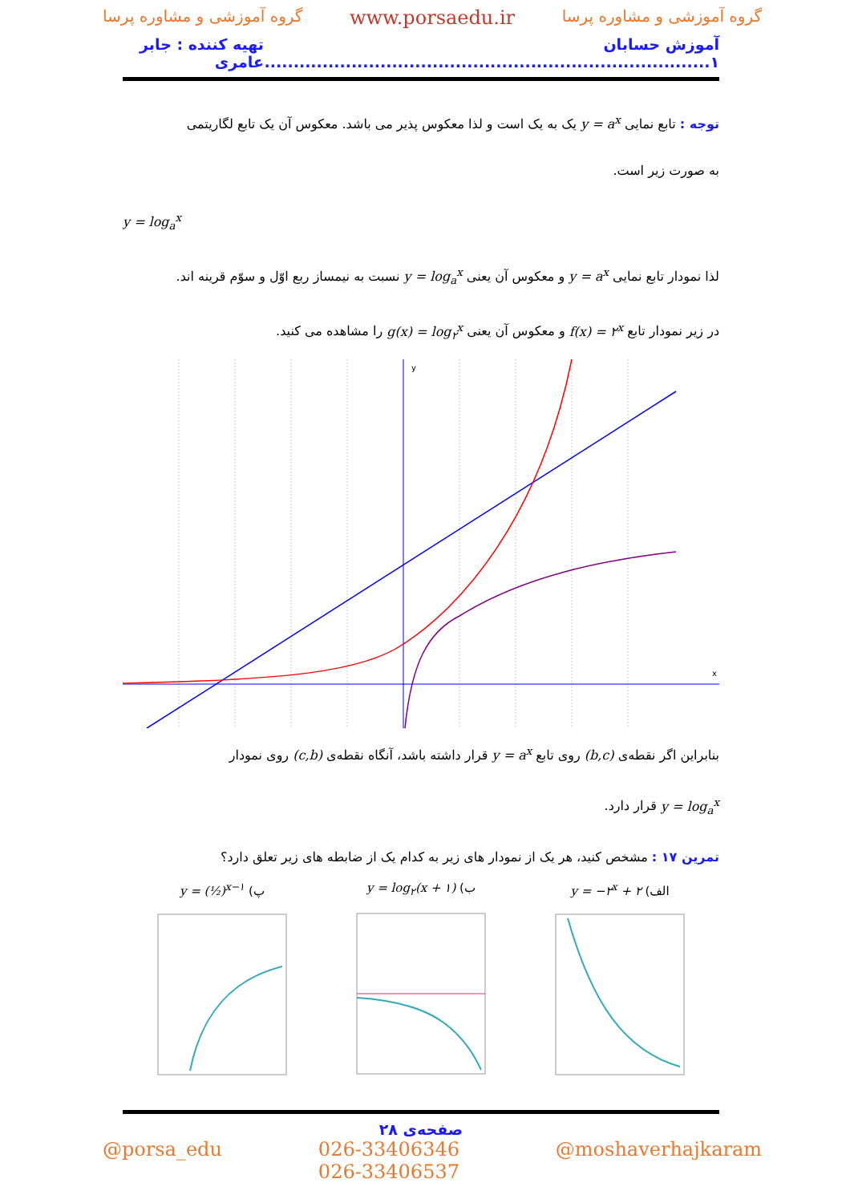گروه آموزشی و مشاوره پرسا www.porsaedu.ir گروه آموزشی و مشاوره پرسا
آموزش حسابان ۱............................................................................. تهیه کننده : جابر عامری
توجه : تابع نمایی y = a<sup>x</sup> یک به یک است و لذا معکوس پذیر می باشد. معکوس آن یک تابع لگاریتمی
به صورت زیر است.
y = log<sub>a</sub><sup>x</sup>
لذا نمودار تابع نمایی y = a<sup>x</sup> و معکوس آن یعنی y = log<sub>a</sub><sup>x</sup> نسبت به نیمساز ربع اوّل و سوّم قرینه اند.
در زیر نمودار تابع f(x) = ۲<sup>x</sup> و معکوس آن یعنی g(x) = log<sub>۲</sub><sup>x</sup> را مشاهده می کنید.
y
x
بنابراین اگر نقطه‌ی (b,c) روی تابع y = a<sup>x</sup> قرار داشته باشد، آنگاه نقطه‌ی (c,b) روی نمودار
y = log<sub>a</sub><sup>x</sup> قرار دارد.
تمرین ۱۷ : مشخص کنید، هر یک از نمودار های زیر به کدام یک از ضابطه های زیر تعلق دارد؟
الف) y = −۲<sup>x</sup> + ۲
ب) y = log<sub>۲</sub>(x + ۱)
پ) y = (½)<sup>x−۱</sup>
صفحه‌ی ۲۸
@porsa_edu 026-33406346
026-33406537 @moshaverhajkaram